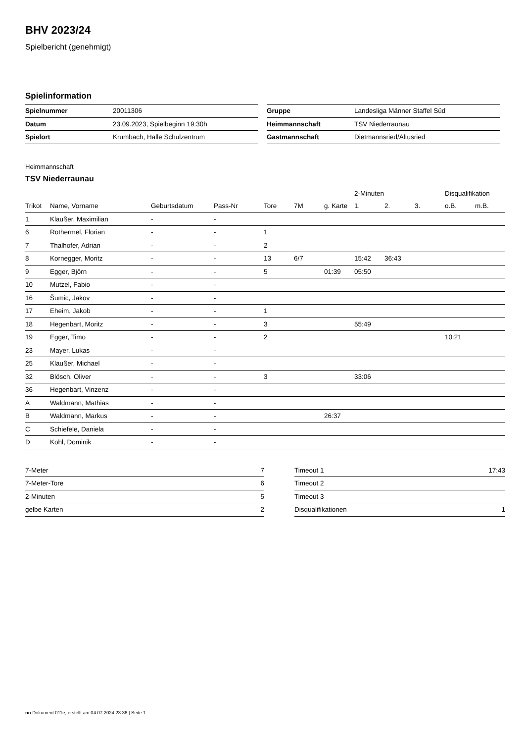BHV 2023/24
Spielbericht (genehmigt)
Spielinformation
| Spielnummer | 20011306 |
| Datum | 23.09.2023, Spielbeginn 19:30h |
| Spielort | Krumbach, Halle Schulzentrum |
| Gruppe | Landesliga Männer Staffel Süd |
| Heimmannschaft | TSV Niederraunau |
| Gastmannschaft | Dietmannsried/Altusried |
Heimmannschaft
TSV Niederraunau
| | | | | | | | 2-Minuten | | | Disqualifikation | |
| Trikot | Name, Vorname | Geburtsdatum | Pass-Nr | Tore | 7M | g. Karte | 1. | 2. | 3. | o.B. | m.B. |
| 1 | Klaußer, Maximilian | - | - | | | | | | | | |
| 6 | Rothermel, Florian | - | - | 1 | | | | | | | |
| 7 | Thalhofer, Adrian | - | - | 2 | | | | | | | |
| 8 | Kornegger, Moritz | - | - | 13 | 6/7 | | 15:42 | 36:43 | | | |
| 9 | Egger, Björn | - | - | 5 | | 01:39 | 05:50 | | | | |
| 10 | Mutzel, Fabio | - | - | | | | | | | | |
| 16 | Šumic, Jakov | - | - | | | | | | | | |
| 17 | Eheim, Jakob | - | - | 1 | | | | | | | |
| 18 | Hegenbart, Moritz | - | - | 3 | | | 55:49 | | | | |
| 19 | Egger, Timo | - | - | 2 | | | | | | 10:21 | |
| 23 | Mayer, Lukas | - | - | | | | | | | | |
| 25 | Klaußer, Michael | - | - | | | | | | | | |
| 32 | Blösch, Oliver | - | - | 3 | | | 33:06 | | | | |
| 36 | Hegenbart, Vinzenz | - | - | | | | | | | | |
| A | Waldmann, Mathias | - | - | | | | | | | | |
| B | Waldmann, Markus | - | - | | | 26:37 | | | | | |
| C | Schiefele, Daniela | - | - | | | | | | | | |
| D | Kohl, Dominik | - | - | | | | | | | | |
| 7-Meter | 7 |
| 7-Meter-Tore | 6 |
| 2-Minuten | 5 |
| gelbe Karten | 2 |
| Timeout 1 | 17:43 |
| Timeout 2 | |
| Timeout 3 | |
| Disqualifikationen | 1 |
nu.Dokument 011e, erstellt am 04.07.2024 23:36 | Seite 1